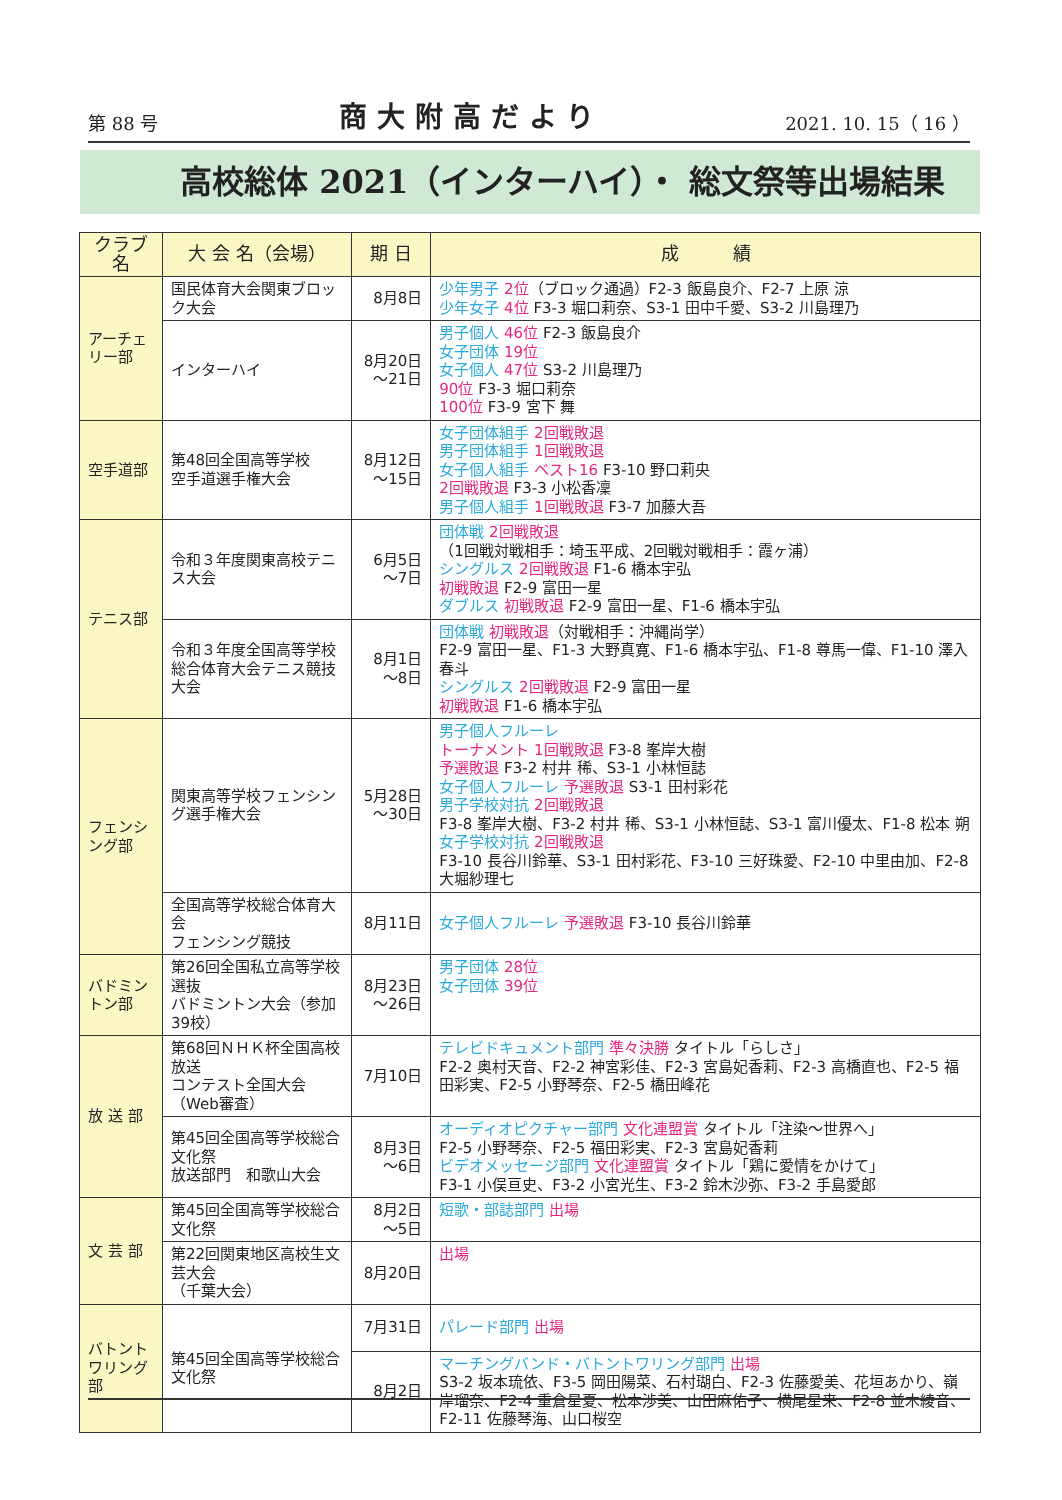第 88 号 商大附高だより 2021. 10. 15（ 16 ）
高校総体 2021（インターハイ）・ 総文祭等出場結果
| クラブ名 | 大 会 名（会場） | 期 日 | 成 績 |
| --- | --- | --- | --- |
| アーチェリー部 | 国民体育大会関東ブロック大会 | 8月8日 | 少年男子 2位 （ブロック通過）F2-3 飯島良介、F2-7 上原 涼 少年女子 4位 F3-3 堀口莉奈、S3-1 田中千愛、S3-2 川島理乃 |
| | インターハイ | 8月20日 ～21日 | 男子個人 46位 F2-3 飯島良介 女子団体 19位 女子個人 47位 S3-2 川島理乃 90位 F3-3 堀口莉奈 100位 F3-9 宮下 舞 |
| 空手道部 | 第48回全国高等学校 空手道選手権大会 | 8月12日 ～15日 | 女子団体組手 2回戦敗退 男子団体組手 1回戦敗退 女子個人組手 ベスト16 F3-10 野口莉央 2回戦敗退 F3-3 小松香凜 男子個人組手 1回戦敗退 F3-7 加藤大吾 |
| テニス部 | 令和３年度関東高校テニス大会 | 6月5日 ～7日 | 団体戦 2回戦敗退 （1回戦対戦相手：埼玉平成、2回戦対戦相手：霞ヶ浦） シングルス 2回戦敗退 F1-6 橋本宇弘 初戦敗退 F2-9 富田一星 ダブルス 初戦敗退 F2-9 富田一星、F1-6 橋本宇弘 |
| | 令和３年度全国高等学校総合体育大会テニス競技大会 | 8月1日 ～8日 | 団体戦 初戦敗退 （対戦相手：沖縄尚学） F2-9 富田一星、F1-3 大野真寛、F1-6 橋本宇弘、F1-8 尊馬一偉、F1-10 澤入春斗 シングルス 2回戦敗退 F2-9 富田一星 初戦敗退 F1-6 橋本宇弘 |
| フェンシング部 | 関東高等学校フェンシング選手権大会 | 5月28日 ～30日 | 男子個人フルーレ トーナメント 1回戦敗退 F3-8 峯岸大樹 予選敗退 F3-2 村井 稀、S3-1 小林恒誌 女子個人フルーレ 予選敗退 S3-1 田村彩花 男子学校対抗 2回戦敗退 F3-8 峯岸大樹、F3-2 村井 稀、S3-1 小林恒誌、S3-1 富川優太、F1-8 松本 朔 女子学校対抗 2回戦敗退 F3-10 長谷川鈴華、S3-1 田村彩花、F3-10 三好珠愛、F2-10 中里由加、F2-8 大堀紗理七 |
| | 全国高等学校総合体育大会 フェンシング競技 | 8月11日 | 女子個人フルーレ 予選敗退 F3-10 長谷川鈴華 |
| バドミントン部 | 第26回全国私立高等学校選抜 バドミントン大会（参加39校） | 8月23日 ～26日 | 男子団体 28位 女子団体 39位 |
| 放 送 部 | 第68回ＮＨＫ杯全国高校放送 コンテスト全国大会（Web審査） | 7月10日 | テレビドキュメント部門 準々決勝 タイトル「らしさ」 F2-2 奥村天音、F2-2 神宮彩佳、F2-3 宮島妃香莉、F2-3 高橋直也、F2-5 福田彩実、F2-5 小野琴奈、F2-5 橋田峰花 |
| | 第45回全国高等学校総合文化祭 放送部門 和歌山大会 | 8月3日 ～6日 | オーディオピクチャー部門 文化連盟賞 タイトル「注染～世界へ」 F2-5 小野琴奈、F2-5 福田彩実、F2-3 宮島妃香莉 ビデオメッセージ部門 文化連盟賞 タイトル「鶏に愛情をかけて」 F3-1 小俣亘史、F3-2 小宮光生、F3-2 鈴木沙弥、F3-2 手島愛郎 |
| 文 芸 部 | 第45回全国高等学校総合文化祭 | 8月2日 ～5日 | 短歌・部誌部門 出場 |
| | 第22回関東地区高校生文芸大会 （千葉大会） | 8月20日 | 出場 |
| バトントワリング部 | 第45回全国高等学校総合文化祭 | 7月31日 | パレード部門 出場 |
| | | 8月2日 | マーチングバンド・バトントワリング部門 出場 S3-2 坂本琉依、F3-5 岡田陽菜、石村瑚白、F2-3 佐藤愛美、花垣あかり、嶺岸瑠奈、F2-4 重倉星夏、松本渉美、山田麻佑子、横尾星来、F2-8 並木綾音、F2-11 佐藤琴海、山口桜空 |